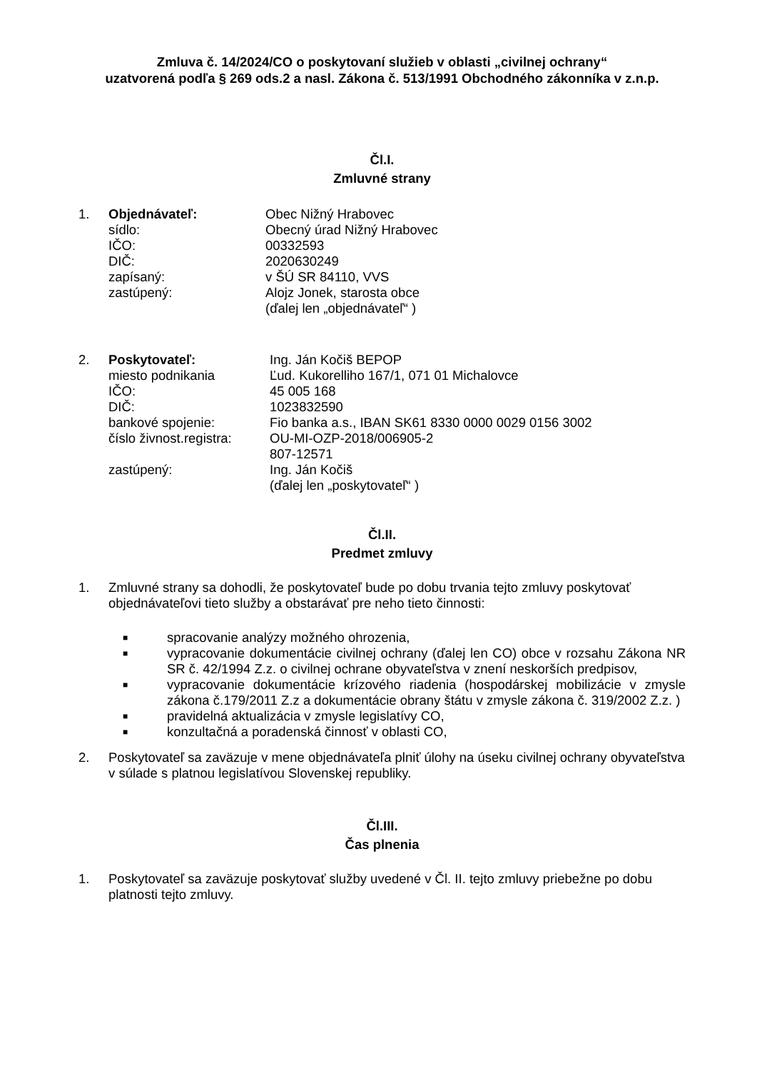Zmluva č. 14/2024/CO o poskytovaní služieb v oblasti „civilnej ochrany“
uzatvorená podľa § 269 ods.2 a nasl. Zákona č. 513/1991 Obchodného zákonníka v z.n.p.
Čl.I.
Zmluvné strany
1. Objednávateľ: Obec Nižný Hrabovec sídlo: Obecný úrad Nižný Hrabovec IČO: 00332593 DIČ: 2020630249 zapísaný: v ŠÚ SR 84110, VVS zastúpený: Alojz Jonek, starosta obce (ďalej len „objednávateľ“ )
2. Poskytovateľ: Ing. Ján Kočiš BEPOP miesto podnikania Ľud. Kukorelliho 167/1, 071 01 Michalovce IČO: 45 005 168 DIČ: 1023832590 bankové spojenie: Fio banka a.s., IBAN SK61 8330 0000 0029 0156 3002 číslo živnost.registra: OU-MI-OZP-2018/006905-2 807-12571 zastúpený: Ing. Ján Kočiš (ďalej len „poskytovateľ“ )
Čl.II.
Predmet zmluvy
1. Zmluvné strany sa dohodli, že poskytovateľ bude po dobu trvania tejto zmluvy poskytovať objednávateľovi tieto služby a obstarávať pre neho tieto činnosti:
■ spracovanie analýzy možného ohrozenia,
■ vypracovanie dokumentácie civilnej ochrany (ďalej len CO) obce v rozsahu Zákona NR SR č. 42/1994 Z.z. o civilnej ochrane obyvateľstva v znení neskorších predpisov,
■ vypracovanie dokumentácie krízového riadenia (hospodárskej mobilizácie v zmysle zákona č.179/2011 Z.z a dokumentácie obrany štátu v zmysle zákona č. 319/2002 Z.z. )
■ pravidelná aktualizácia v zmysle legislatívy CO,
■ konzultačná a poradenská činnosť v oblasti CO,
2. Poskytovateľ sa zaväzuje v mene objednávateľa plniť úlohy na úseku civilnej ochrany obyvateľstva v súlade s platnou legislatívou Slovenskej republiky.
Čl.III.
Čas plnenia
1. Poskytovateľ sa zaväzuje poskytovať služby uvedené v Čl. II. tejto zmluvy priebežne po dobu platnosti tejto zmluvy.